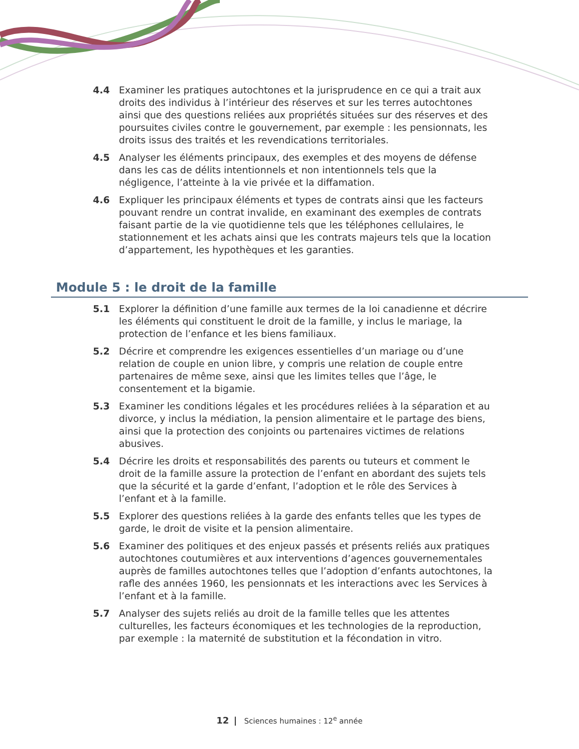4.4 Examiner les pratiques autochtones et la jurisprudence en ce qui a trait aux droits des individus à l’intérieur des réserves et sur les terres autochtones ainsi que des questions reliées aux propriétés situées sur des réserves et des poursuites civiles contre le gouvernement, par exemple : les pensionnats, les droits issus des traités et les revendications territoriales.
4.5 Analyser les éléments principaux, des exemples et des moyens de défense dans les cas de délits intentionnels et non intentionnels tels que la négligence, l’atteinte à la vie privée et la diffamation.
4.6 Expliquer les principaux éléments et types de contrats ainsi que les facteurs pouvant rendre un contrat invalide, en examinant des exemples de contrats faisant partie de la vie quotidienne tels que les téléphones cellulaires, le stationnement et les achats ainsi que les contrats majeurs tels que la location d’appartement, les hypothèques et les garanties.
Module 5 : le droit de la famille
5.1 Explorer la définition d’une famille aux termes de la loi canadienne et décrire les éléments qui constituent le droit de la famille, y inclus le mariage, la protection de l’enfance et les biens familiaux.
5.2 Décrire et comprendre les exigences essentielles d’un mariage ou d’une relation de couple en union libre, y compris une relation de couple entre partenaires de même sexe, ainsi que les limites telles que l’âge, le consentement et la bigamie.
5.3 Examiner les conditions légales et les procédures reliées à la séparation et au divorce, y inclus la médiation, la pension alimentaire et le partage des biens, ainsi que la protection des conjoints ou partenaires victimes de relations abusives.
5.4 Décrire les droits et responsabilités des parents ou tuteurs et comment le droit de la famille assure la protection de l’enfant en abordant des sujets tels que la sécurité et la garde d’enfant, l’adoption et le rôle des Services à l’enfant et à la famille.
5.5 Explorer des questions reliées à la garde des enfants telles que les types de garde, le droit de visite et la pension alimentaire.
5.6 Examiner des politiques et des enjeux passés et présents reliés aux pratiques autochtones coutumières et aux interventions d’agences gouvernementales auprès de familles autochtones telles que l’adoption d’enfants autochtones, la rafle des années 1960, les pensionnats et les interactions avec les Services à l’enfant et à la famille.
5.7 Analyser des sujets reliés au droit de la famille telles que les attentes culturelles, les facteurs économiques et les technologies de la reproduction, par exemple : la maternité de substitution et la fécondation in vitro.
12 | Sciences humaines : 12<sup>e</sup> année